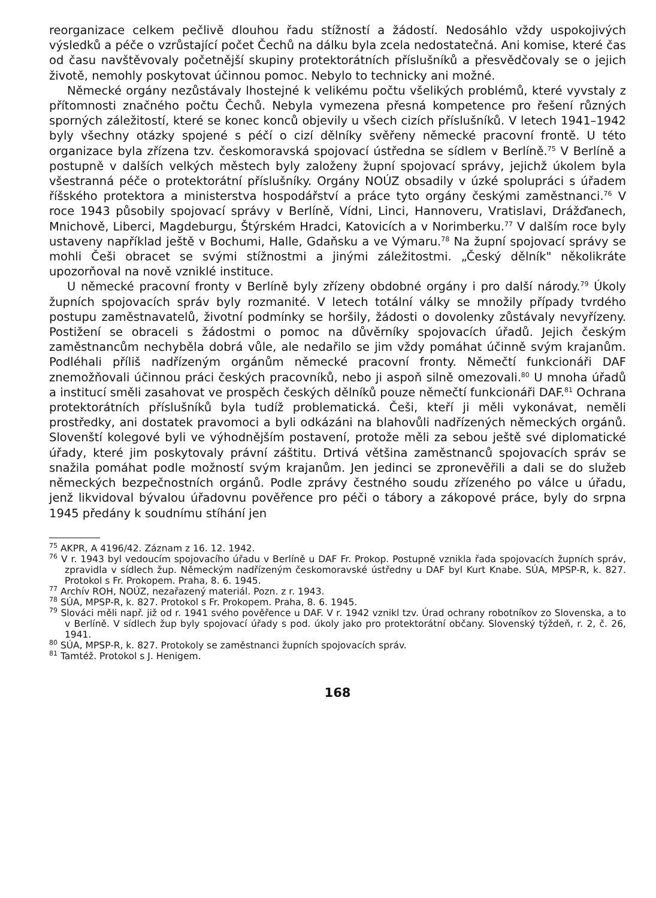reorganizace celkem pečlivě dlouhou řadu stížností a žádostí. Nedosáhlo vždy uspokojivých výsledků a péče o vzrůstající počet Čechů na dálku byla zcela nedostatečná. Ani komise, které čas od času navštěvovaly početnější skupiny protektorátních příslušníků a přesvědčovaly se o jejich životě, nemohly poskytovat účinnou pomoc. Nebylo to technicky ani možné.
Německé orgány nezůstávaly lhostejné k velikému počtu všelikých problémů, které vyvstaly z přítomnosti značného počtu Čechů. Nebyla vymezena přesná kompetence pro řešení různých sporných záležitostí, které se konec konců objevily u všech cizích příslušníků. V letech 1941–1942 byly všechny otázky spojené s péčí o cizí dělníky svěřeny německé pracovní frontě. U této organizace byla zřízena tzv. českomoravská spojovací ústředna se sídlem v Berlíně.<sup>75</sup> V Berlíně a postupně v dalších velkých městech byly založeny župní spojovací správy, jejichž úkolem byla všestranná péče o protektorátní příslušníky. Orgány NOÚZ obsadily v úzké spolupráci s úřadem říšského protektora a ministerstva hospodářství a práce tyto orgány českými zaměstnanci.<sup>76</sup> V roce 1943 působily spojovací správy v Berlíně, Vídni, Linci, Hannoveru, Vratislavi, Drážďanech, Mnichově, Liberci, Magdeburgu, Štýrském Hradci, Katovicích a v Norimberku.<sup>77</sup> V dalším roce byly ustaveny například ještě v Bochumi, Halle, Gdaňsku a ve Výmaru.<sup>78</sup> Na župní spojovací správy se mohli Češi obracet se svými stížnostmi a jinými záležitostmi. „Český dělník" několikráte upozorňoval na nově vzniklé instituce.
U německé pracovní fronty v Berlíně byly zřízeny obdobné orgány i pro další národy.<sup>79</sup> Úkoly župních spojovacích správ byly rozmanité. V letech totální války se množily případy tvrdého postupu zaměstnavatelů, životní podmínky se horšily, žádosti o dovolenky zůstávaly nevyřízeny. Postižení se obraceli s žádostmi o pomoc na důvěrníky spojovacích úřadů. Jejich českým zaměstnancům nechyběla dobrá vůle, ale nedařilo se jim vždy pomáhat účinně svým krajanům. Podléhali příliš nadřízeným orgánům německé pracovní fronty. Němečtí funkcionáři DAF znemožňovali účinnou práci českých pracovníků, nebo ji aspoň silně omezovali.<sup>80</sup> U mnoha úřadů a institucí směli zasahovat ve prospěch českých dělníků pouze němečtí funkcionáři DAF.<sup>81</sup> Ochrana protektorátních příslušníků byla tudíž problematická. Češi, kteří ji měli vykonávat, neměli prostředky, ani dostatek pravomoci a byli odkázáni na blahovůli nadřízených německých orgánů. Slovenští kolegové byli ve výhodnějším postavení, protože měli za sebou ještě své diplomatické úřady, které jim poskytovaly právní záštitu. Drtivá většina zaměstnanců spojovacích správ se snažila pomáhat podle možností svým krajanům. Jen jedinci se zpronevěřili a dali se do služeb německých bezpečnostních orgánů. Podle zprávy čestného soudu zřízeného po válce u úřadu, jenž likvidoval bývalou úřadovnu pověřence pro péči o tábory a zákopové práce, byly do srpna 1945 předány k soudnímu stíhání jen
<sup>75</sup> AKPR, A 4196/42. Záznam z 16. 12. 1942.
<sup>76</sup> V r. 1943 byl vedoucím spojovacího úřadu v Berlíně u DAF Fr. Prokop. Postupně vznikla řada spojovacích župních správ, zpravidla v sídlech žup. Německým nadřízeným českomoravské ústředny u DAF byl Kurt Knabe. SÚA, MPSP-R, k. 827. Protokol s Fr. Prokopem. Praha, 8. 6. 1945.
<sup>77</sup> Archív ROH, NOÚZ, nezařazený materiál. Pozn. z r. 1943.
<sup>78</sup> SÚA, MPSP-R, k. 827. Protokol s Fr. Prokopem. Praha, 8. 6. 1945.
<sup>79</sup> Slováci měli např. již od r. 1941 svého pověřence u DAF. V r. 1942 vznikl tzv. Úrad ochrany robotníkov zo Slovenska, a to v Berlíně. V sídlech žup byly spojovací úřady s pod. úkoly jako pro protektorátní občany. Slovenský týždeň, r. 2, č. 26, 1941.
<sup>80</sup> SÚA, MPSP-R, k. 827. Protokoly se zaměstnanci župních spojovacích správ.
<sup>81</sup> Tamtéž. Protokol s J. Henigem.
168